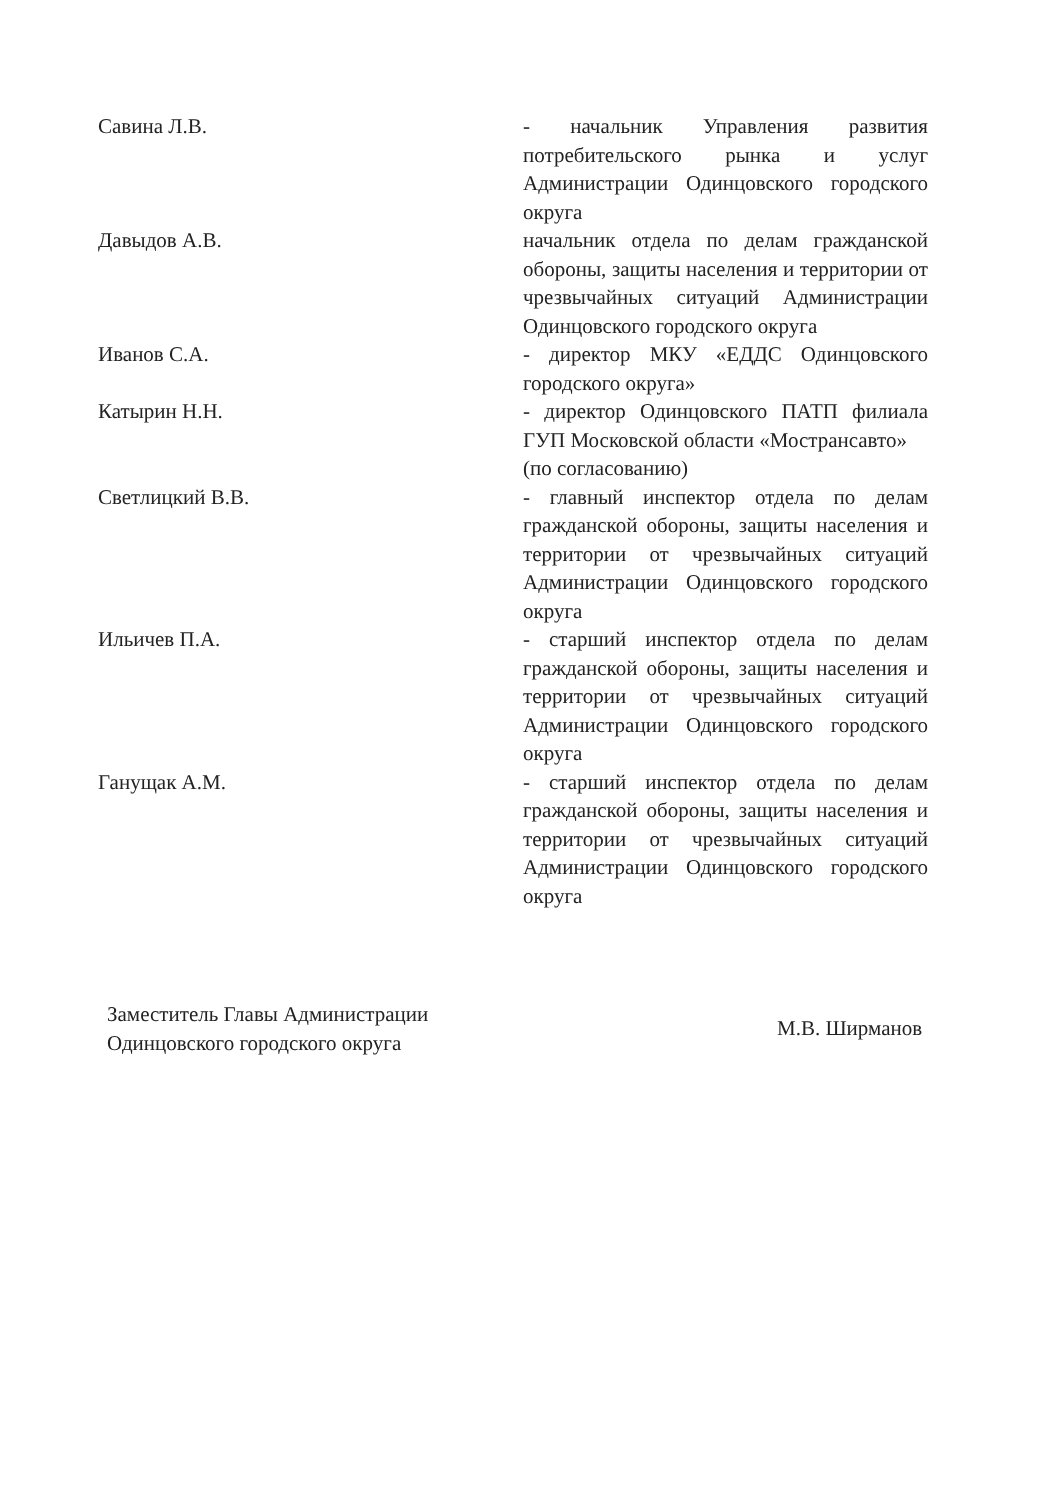Савина Л.В. - начальник Управления развития потребительского рынка и услуг Администрации Одинцовского городского округа
Давыдов А.В. начальник отдела по делам гражданской обороны, защиты населения и территории от чрезвычайных ситуаций Администрации Одинцовского городского округа
Иванов С.А. - директор МКУ «ЕДДС Одинцовского городского округа»
Катырин Н.Н. - директор Одинцовского ПАТП филиала ГУП Московской области «Мострансавто»
(по согласованию)
Светлицкий В.В. - главный инспектор отдела по делам гражданской обороны, защиты населения и территории от чрезвычайных ситуаций Администрации Одинцовского городского округа
Ильичев П.А. - старший инспектор отдела по делам гражданской обороны, защиты населения и территории от чрезвычайных ситуаций Администрации Одинцовского городского округа
Ганущак А.М. - старший инспектор отдела по делам гражданской обороны, защиты населения и территории от чрезвычайных ситуаций Администрации Одинцовского городского округа
Заместитель Главы Администрации
Одинцовского городского округа
М.В. Ширманов